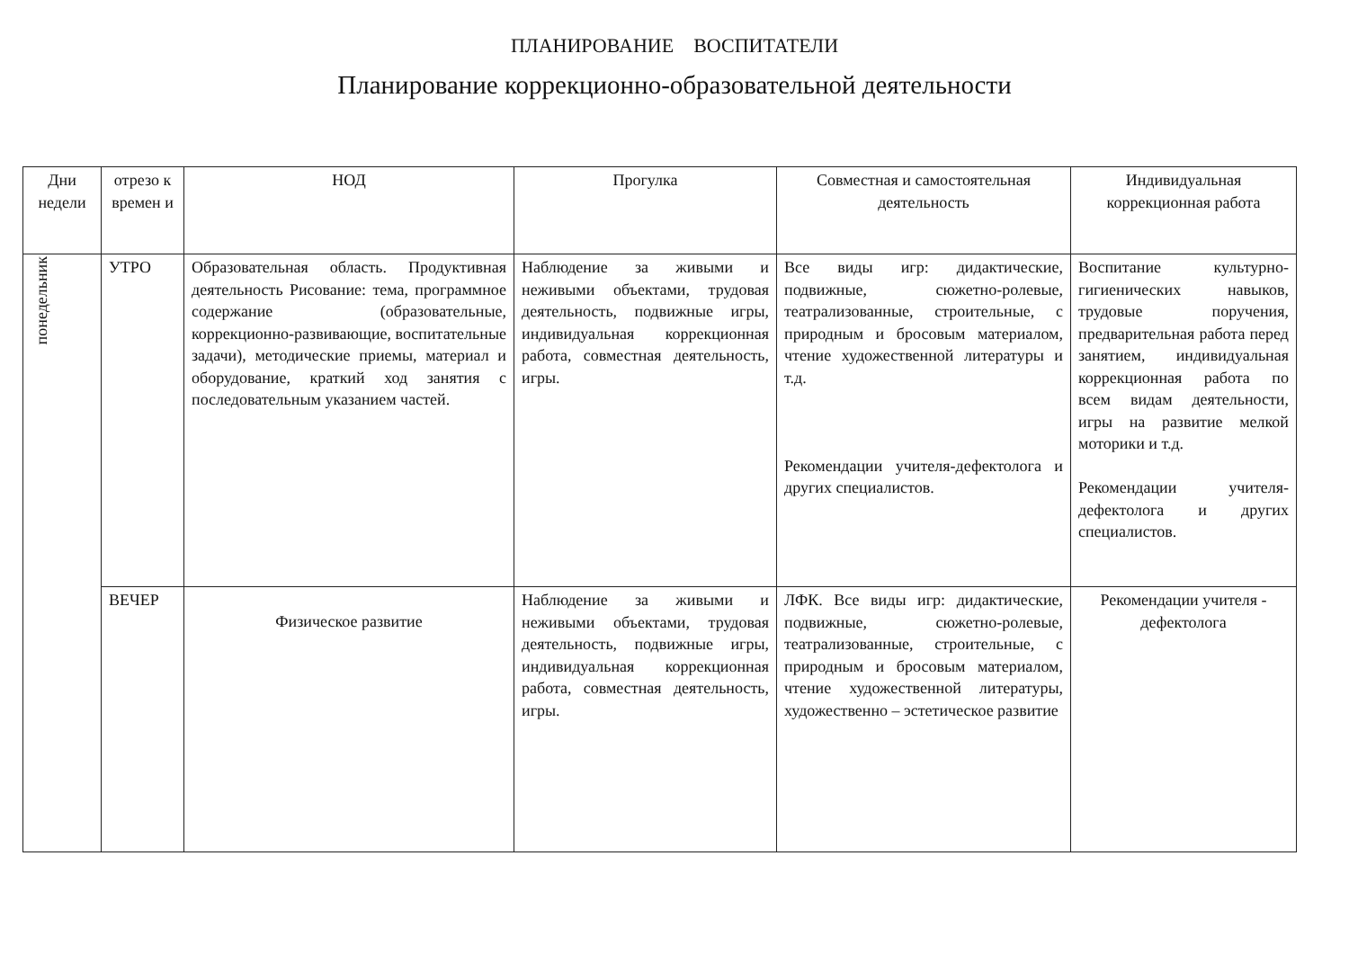ПЛАНИРОВАНИЕ ВОСПИТАТЕЛИ
Планирование коррекционно-образовательной деятельности
| Дни недели | отрезо к времен и | НОД | Прогулка | Совместная и самостоятельная деятельность | Индивидуальная коррекционная работа |
| --- | --- | --- | --- | --- | --- |
| понедельник | УТРО | Образовательная область. Продуктивная деятельность Рисование: тема, программное содержание (образовательные, коррекционно-развивающие, воспитательные задачи), методические приемы, материал и оборудование, краткий ход занятия с последовательным указанием частей. | Наблюдение за живыми и неживыми объектами, трудовая деятельность, подвижные игры, индивидуальная коррекционная работа, совместная деятельность, игры. | Все виды игр: дидактические, подвижные, сюжетно-ролевые, театрализованные, строительные, с природным и бросовым материалом, чтение художественной литературы и т.д. Рекомендации учителя-дефектолога и других специалистов. | Воспитание культурно-гигиенических навыков, трудовые поручения, предварительная работа перед занятием, индивидуальная коррекционная работа по всем видам деятельности, игры на развитие мелкой моторики и т.д. Рекомендации учителя-дефектолога и других специалистов. |
| | ВЕЧЕР | Физическое развитие | Наблюдение за живыми и неживыми объектами, трудовая деятельность, подвижные игры, индивидуальная коррекционная работа, совместная деятельность, игры. | ЛФК. Все виды игр: дидактические, подвижные, сюжетно-ролевые, театрализованные, строительные, с природным и бросовым материалом, чтение художественной литературы, художественно – эстетическое развитие | Рекомендации учителя - дефектолога |